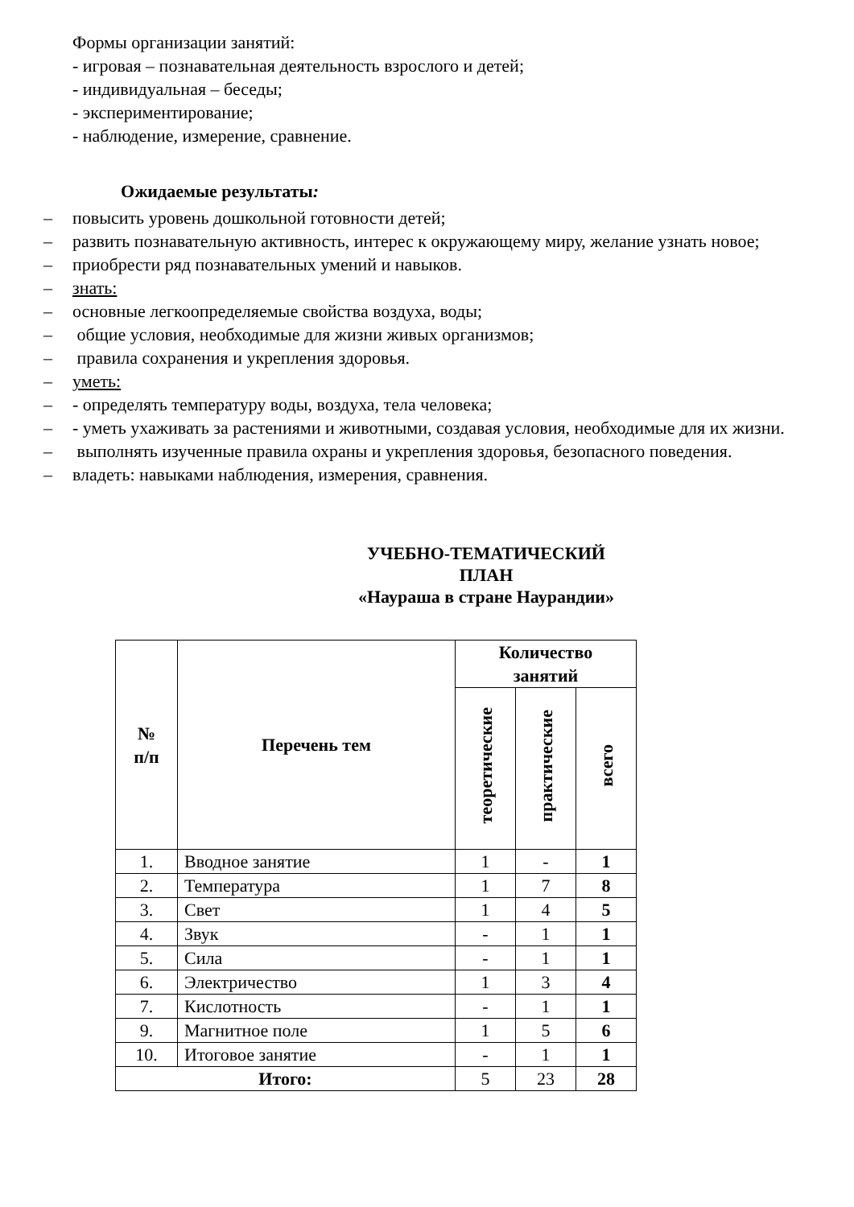Формы организации занятий:
- игровая – познавательная деятельность взрослого и детей;
- индивидуальная – беседы;
- экспериментирование;
- наблюдение, измерение, сравнение.
Ожидаемые результаты:
– повысить уровень дошкольной готовности детей;
– развить познавательную активность, интерес к окружающему миру, желание узнать новое;
– приобрести ряд познавательных умений и навыков.
– знать:
– основные легкоопределяемые свойства воздуха, воды;
– общие условия, необходимые для жизни живых организмов;
– правила сохранения и укрепления здоровья.
– уметь:
– - определять температуру воды, воздуха, тела человека;
– - уметь ухаживать за растениями и животными, создавая условия, необходимые для их жизни.
– выполнять изученные правила охраны и укрепления здоровья, безопасного поведения.
– владеть: навыками наблюдения, измерения, сравнения.
УЧЕБНО-ТЕМАТИЧЕСКИЙ ПЛАН
«Наураша в стране Наурандии»
| № п/п | Перечень тем | Количество занятий | | |
| --- | --- | --- | --- | --- |
| | | теоретические | практические | всего |
| 1. | Вводное занятие | 1 | - | 1 |
| 2. | Температура | 1 | 7 | 8 |
| 3. | Свет | 1 | 4 | 5 |
| 4. | Звук | - | 1 | 1 |
| 5. | Сила | - | 1 | 1 |
| 6. | Электричество | 1 | 3 | 4 |
| 7. | Кислотность | - | 1 | 1 |
| 9. | Магнитное поле | 1 | 5 | 6 |
| 10. | Итоговое занятие | - | 1 | 1 |
| Итого: | | 5 | 23 | 28 |